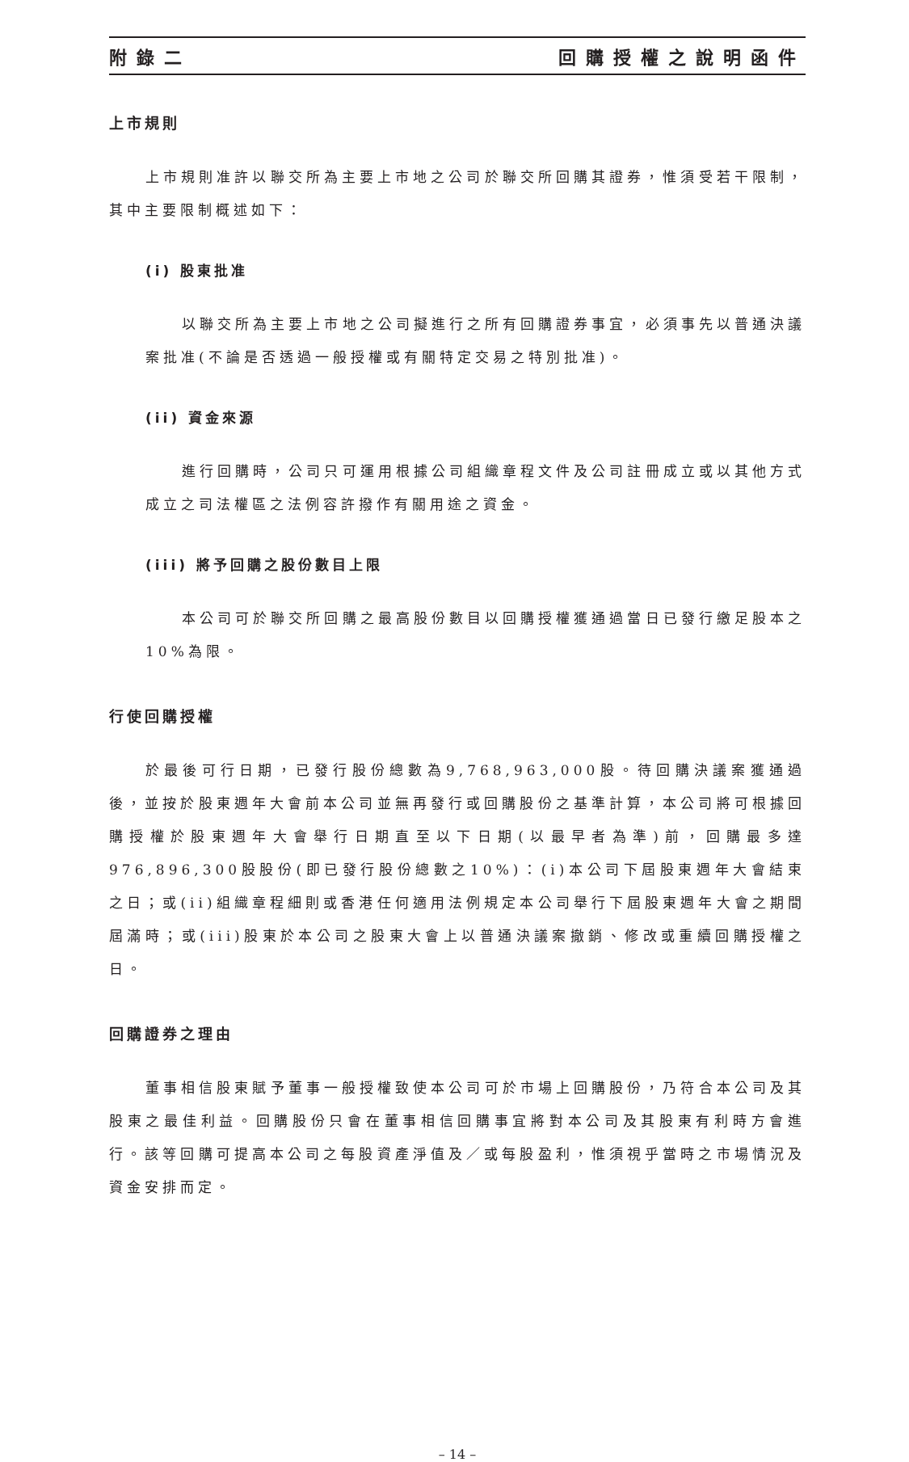附錄二 回購授權之說明函件
上市規則
上市規則准許以聯交所為主要上市地之公司於聯交所回購其證券，惟須受若干限制，其中主要限制概述如下：
(i) 股東批准
以聯交所為主要上市地之公司擬進行之所有回購證券事宜，必須事先以普通決議案批准(不論是否透過一般授權或有關特定交易之特別批准)。
(ii) 資金來源
進行回購時，公司只可運用根據公司組織章程文件及公司註冊成立或以其他方式成立之司法權區之法例容許撥作有關用途之資金。
(iii) 將予回購之股份數目上限
本公司可於聯交所回購之最高股份數目以回購授權獲通過當日已發行繳足股本之10%為限。
行使回購授權
於最後可行日期，已發行股份總數為9,768,963,000股。待回購決議案獲通過後，並按於股東週年大會前本公司並無再發行或回購股份之基準計算，本公司將可根據回購授權於股東週年大會舉行日期直至以下日期(以最早者為準)前，回購最多達976,896,300股股份(即已發行股份總數之10%)：(i)本公司下屆股東週年大會結束之日；或(ii)組織章程細則或香港任何適用法例規定本公司舉行下屆股東週年大會之期間屆滿時；或(iii)股東於本公司之股東大會上以普通決議案撤銷、修改或重續回購授權之日。
回購證券之理由
董事相信股東賦予董事一般授權致使本公司可於市場上回購股份，乃符合本公司及其股東之最佳利益。回購股份只會在董事相信回購事宜將對本公司及其股東有利時方會進行。該等回購可提高本公司之每股資產淨值及／或每股盈利，惟須視乎當時之市場情況及資金安排而定。
– 14 –